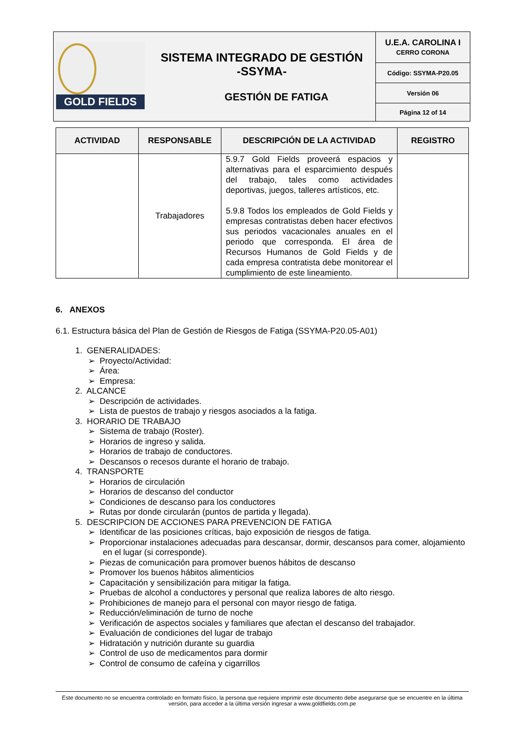| GOLD FIELDS | SISTEMA INTEGRADO DE GESTIÓN -SSYMA- GESTIÓN DE FATIGA | U.E.A. CAROLINA I CERRO CORONA |
| | | Código: SSYMA-P20.05 |
| | | Versión 06 |
| | | Página 12 of 14 |
| ACTIVIDAD | RESPONSABLE | DESCRIPCIÓN DE LA ACTIVIDAD | REGISTRO |
| --- | --- | --- | --- |
| | Trabajadores | 5.9.7 Gold Fields proveerá espacios y alternativas para el esparcimiento después del trabajo, tales como actividades deportivas, juegos, talleres artísticos, etc. 5.9.8 Todos los empleados de Gold Fields y empresas contratistas deben hacer efectivos sus periodos vacacionales anuales en el periodo que corresponda. El área de Recursos Humanos de Gold Fields y de cada empresa contratista debe monitorear el cumplimiento de este lineamiento. | |
6. ANEXOS
6.1. Estructura básica del Plan de Gestión de Riesgos de Fatiga (SSYMA-P20.05-A01)
1. GENERALIDADES:
➢ Proyecto/Actividad:
➢ Área:
➢ Empresa:
2. ALCANCE
➢ Descripción de actividades.
➢ Lista de puestos de trabajo y riesgos asociados a la fatiga.
3. HORARIO DE TRABAJO
➢ Sistema de trabajo (Roster).
➢ Horarios de ingreso y salida.
➢ Horarios de trabajo de conductores.
➢ Descansos o recesos durante el horario de trabajo.
4. TRANSPORTE
➢ Horarios de circulación
➢ Horarios de descanso del conductor
➢ Condiciones de descanso para los conductores
➢ Rutas por donde circularán (puntos de partida y llegada).
5. DESCRIPCION DE ACCIONES PARA PREVENCION DE FATIGA
➢ Identificar de las posiciones críticas, bajo exposición de riesgos de fatiga.
➢ Proporcionar instalaciones adecuadas para descansar, dormir, descansos para comer, alojamiento en el lugar (si corresponde).
➢ Piezas de comunicación para promover buenos hábitos de descanso
➢ Promover los buenos hábitos alimenticios
➢ Capacitación y sensibilización para mitigar la fatiga.
➢ Pruebas de alcohol a conductores y personal que realiza labores de alto riesgo.
➢ Prohibiciones de manejo para el personal con mayor riesgo de fatiga.
➢ Reducción/eliminación de turno de noche
➢ Verificación de aspectos sociales y familiares que afectan el descanso del trabajador.
➢ Evaluación de condiciones del lugar de trabajo
➢ Hidratación y nutrición durante su guardia
➢ Control de uso de medicamentos para dormir
➢ Control de consumo de cafeína y cigarrillos
Este documento no se encuentra controlado en formato físico, la persona que requiere imprimir este documento debe asegurarse que se encuentre en la última versión, para acceder a la última versión ingresar a www.goldfields.com.pe